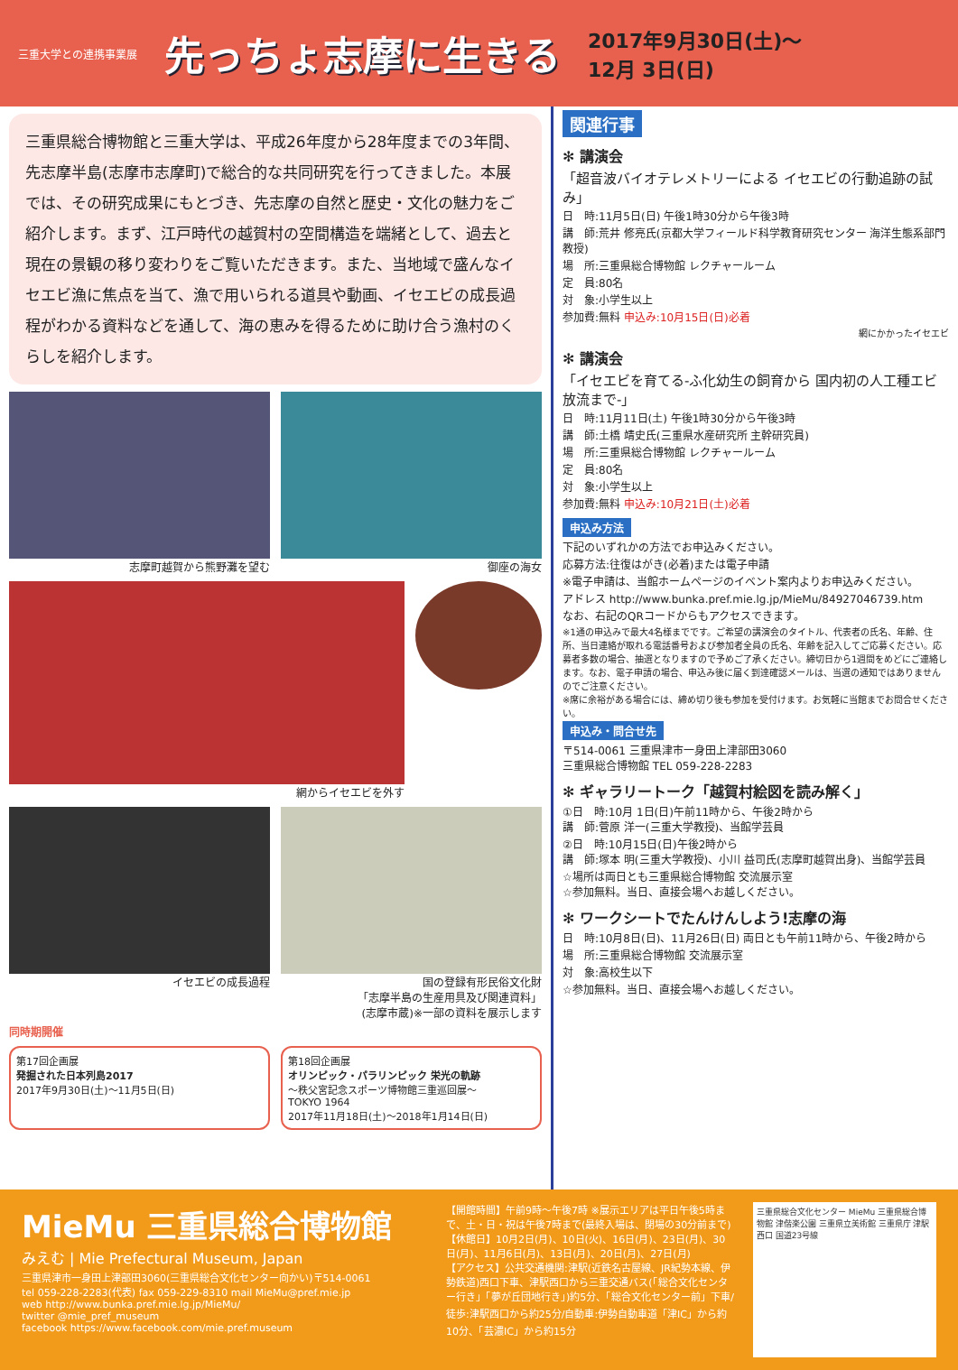三重大学との連携事業展
先っちょ志摩に生きる
2017年9月30日(土)～
12月 3日(日)
三重県総合博物館と三重大学は、平成26年度から28年度までの3年間、先志摩半島(志摩市志摩町)で総合的な共同研究を行ってきました。本展では、その研究成果にもとづき、先志摩の自然と歴史・文化の魅力をご紹介します。まず、江戸時代の越賀村の空間構造を端緒として、過去と現在の景観の移り変わりをご覧いただきます。また、当地域で盛んなイセエビ漁に焦点を当て、漁で用いられる道具や動画、イセエビの成長過程がわかる資料などを通して、海の恵みを得るために助け合う漁村のくらしを紹介します。
志摩町越賀から熊野灘を望む 御座の海女
網からイセエビを外す
イセエビの成長過程 国の登録有形民俗文化財
「志摩半島の生産用具及び関連資料」
(志摩市蔵)※一部の資料を展示します
同時期開催
第17回企画展
発掘された日本列島2017
2017年9月30日(土)～11月5日(日)
第18回企画展
オリンピック・パラリンピック 栄光の軌跡
～秩父宮記念スポーツ博物館三重巡回展～
TOKYO 1964
2017年11月18日(土)～2018年1月14日(日)
関連行事
✻ 講演会
「超音波バイオテレメトリーによる イセエビの行動追跡の試み」
日　時:11月5日(日) 午後1時30分から午後3時
講　師:荒井 修亮氏(京都大学フィールド科学教育研究センター 海洋生態系部門 教授)
場　所:三重県総合博物館 レクチャールーム
定　員:80名
対　象:小学生以上
参加費:無料 申込み:10月15日(日)必着
網にかかったイセエビ
✻ 講演会
「イセエビを育てる-ふ化幼生の飼育から 国内初の人工種エビ放流まで-」
日　時:11月11日(土) 午後1時30分から午後3時
講　師:土橋 靖史氏(三重県水産研究所 主幹研究員)
場　所:三重県総合博物館 レクチャールーム
定　員:80名
対　象:小学生以上
参加費:無料 申込み:10月21日(土)必着
申込み方法
下記のいずれかの方法でお申込みください。
応募方法:往復はがき(必着)または電子申請
※電子申請は、当館ホームページのイベント案内よりお申込みください。
アドレス http://www.bunka.pref.mie.lg.jp/MieMu/84927046739.htm
なお、右記のQRコードからもアクセスできます。
※1通の申込みで最大4名様までです。ご希望の講演会のタイトル、代表者の氏名、年齢、住所、当日連絡が取れる電話番号および参加者全員の氏名、年齢を記入してご応募ください。応募者多数の場合、抽選となりますので予めご了承ください。締切日から1週間をめどにご連絡します。なお、電子申請の場合、申込み後に届く到達確認メールは、当選の通知ではありませんのでご注意ください。
※席に余裕がある場合には、締め切り後も参加を受付けます。お気軽に当館までお問合せください。
申込み・問合せ先
〒514-0061 三重県津市一身田上津部田3060
三重県総合博物館 TEL 059-228-2283
✻ ギャラリートーク「越賀村絵図を読み解く」
①日　時:10月 1日(日)午前11時から、午後2時から
講　師:菅原 洋一(三重大学教授)、当館学芸員
②日　時:10月15日(日)午後2時から
講　師:塚本 明(三重大学教授)、小川 益司氏(志摩町越賀出身)、当館学芸員
☆場所は両日とも三重県総合博物館 交流展示室
☆参加無料。当日、直接会場へお越しください。
✻ ワークシートでたんけんしよう!志摩の海
日　時:10月8日(日)、11月26日(日) 両日とも午前11時から、午後2時から
場　所:三重県総合博物館 交流展示室
対　象:高校生以下
☆参加無料。当日、直接会場へお越しください。
MieMu 三重県総合博物館
みえむ | Mie Prefectural Museum, Japan
三重県津市一身田上津部田3060(三重県総合文化センター向かい)〒514-0061
tel 059-228-2283(代表) fax 059-229-8310 mail MieMu@pref.mie.jp
web http://www.bunka.pref.mie.lg.jp/MieMu/
twitter @mie_pref_museum
facebook https://www.facebook.com/mie.pref.museum
【開館時間】午前9時～午後7時 ※展示エリアは平日午後5時まで、土・日・祝は午後7時まで(最終入場は、閉場の30分前まで)
【休館日】10月2日(月)、10日(火)、16日(月)、23日(月)、30日(月)、11月6日(月)、13日(月)、20日(月)、27日(月)
【アクセス】公共交通機関:津駅(近鉄名古屋線、JR紀勢本線、伊勢鉄道)西口下車、津駅西口から三重交通バス(「総合文化センター行き」「夢が丘団地行き」)約5分、「総合文化センター前」下車/徒歩:津駅西口から約25分/自動車:伊勢自動車道「津IC」から約10分、「芸濃IC」から約15分
三重県総合文化センター MieMu 三重県総合博物館 津偕楽公園 三重県立美術館 三重県庁 津駅 西口 国道23号線